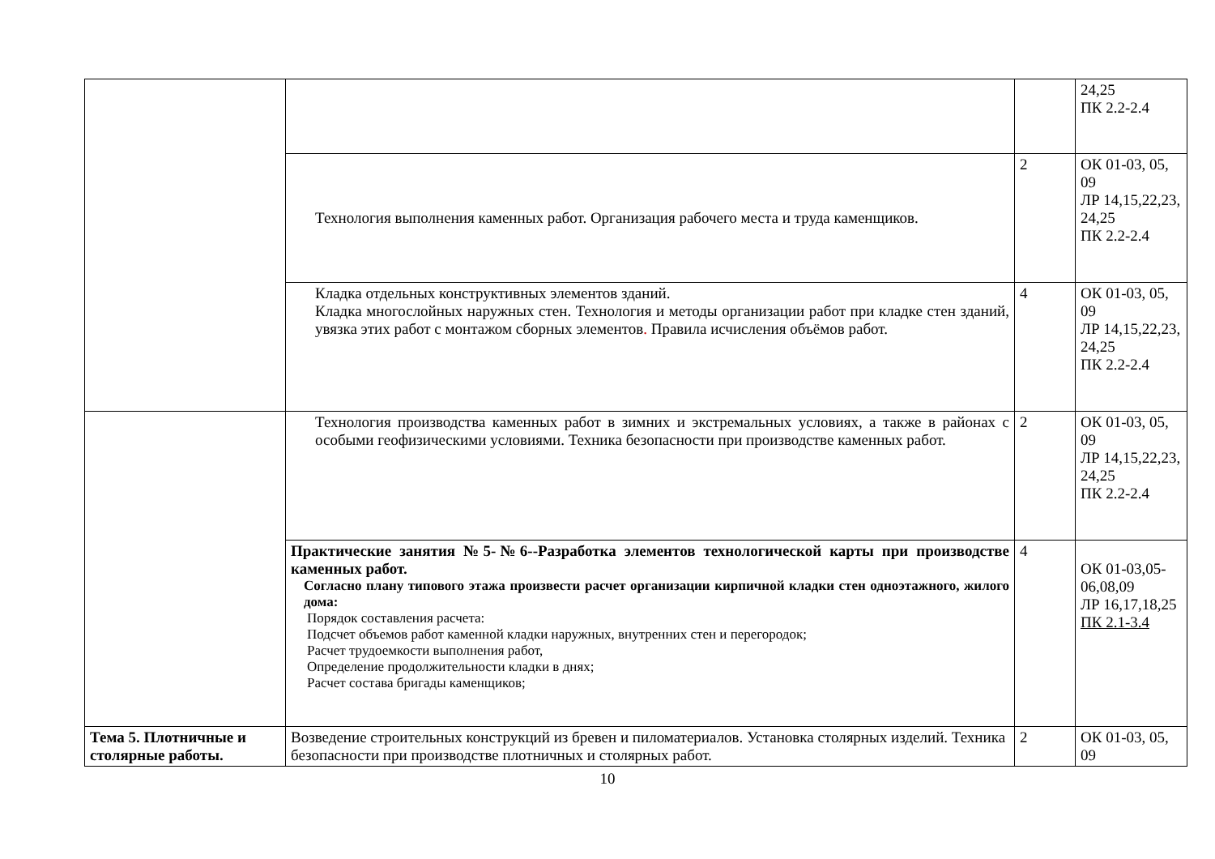| | | | 24,25 ПК 2.2-2.4 |
| | Технология выполнения каменных работ. Организация рабочего места и труда каменщиков. | 2 | ОК 01-03, 05, 09 ЛР 14,15,22,23, 24,25 ПК 2.2-2.4 |
| | Кладка отдельных конструктивных элементов зданий. Кладка многослойных наружных стен. Технология и методы организации работ при кладке стен зданий, увязка этих работ с монтажом сборных элементов . Правила исчисления объёмов работ. | 4 | ОК 01-03, 05, 09 ЛР 14,15,22,23, 24,25 ПК 2.2-2.4 |
| | Технология производства каменных работ в зимних и экстремальных условиях, а также в районах с особыми геофизическими условиями. Техника безопасности при производстве каменных работ. | 2 | ОК 01-03, 05, 09 ЛР 14,15,22,23, 24,25 ПК 2.2-2.4 |
| | Практические занятия №5-№6--Разработка элементов технологической карты при производстве каменных работ. Согласно плану типового этажа произвести расчет организации кирпичной кладки стен одноэтажного, жилого дома: Порядок составления расчета: Подсчет объемов работ каменной кладки наружных, внутренних стен и перегородок; Расчет трудоемкости выполнения работ, Определение продолжительности кладки в днях; Расчет состава бригады каменщиков; | 4 | ОК 01-03,05-06,08,09 ЛР 16,17,18,25 ПК 2.1-3.4 |
| Тема 5. Плотничные и столярные работы. | Возведение строительных конструкций из бревен и пиломатериалов. Установка столярных изделий. Техника безопасности при производстве плотничных и столярных работ. | 2 | ОК 01-03, 05, 09 |
10